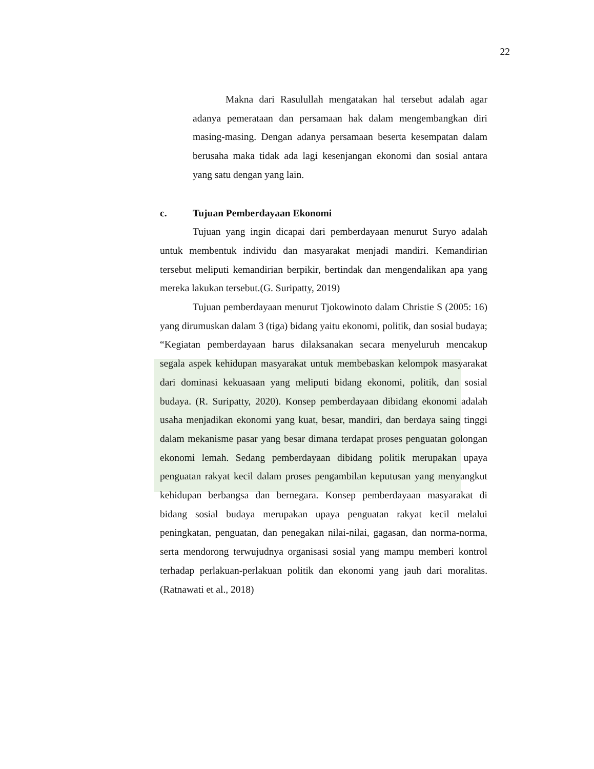22
Makna dari Rasulullah mengatakan hal tersebut adalah agar adanya pemerataan dan persamaan hak dalam mengembangkan diri masing-masing. Dengan adanya persamaan beserta kesempatan dalam berusaha maka tidak ada lagi kesenjangan ekonomi dan sosial antara yang satu dengan yang lain.
c. Tujuan Pemberdayaan Ekonomi
Tujuan yang ingin dicapai dari pemberdayaan menurut Suryo adalah untuk membentuk individu dan masyarakat menjadi mandiri. Kemandirian tersebut meliputi kemandirian berpikir, bertindak dan mengendalikan apa yang mereka lakukan tersebut.(G. Suripatty, 2019)
Tujuan pemberdayaan menurut Tjokowinoto dalam Christie S (2005: 16) yang dirumuskan dalam 3 (tiga) bidang yaitu ekonomi, politik, dan sosial budaya; “Kegiatan pemberdayaan harus dilaksanakan secara menyeluruh mencakup segala aspek kehidupan masyarakat untuk membebaskan kelompok masyarakat dari dominasi kekuasaan yang meliputi bidang ekonomi, politik, dan sosial budaya. (R. Suripatty, 2020). Konsep pemberdayaan dibidang ekonomi adalah usaha menjadikan ekonomi yang kuat, besar, mandiri, dan berdaya saing tinggi dalam mekanisme pasar yang besar dimana terdapat proses penguatan golongan ekonomi lemah. Sedang pemberdayaan dibidang politik merupakan upaya penguatan rakyat kecil dalam proses pengambilan keputusan yang menyangkut kehidupan berbangsa dan bernegara. Konsep pemberdayaan masyarakat di bidang sosial budaya merupakan upaya penguatan rakyat kecil melalui peningkatan, penguatan, dan penegakan nilai-nilai, gagasan, dan norma-norma, serta mendorong terwujudnya organisasi sosial yang mampu memberi kontrol terhadap perlakuan-perlakuan politik dan ekonomi yang jauh dari moralitas.(Ratnawati et al., 2018)